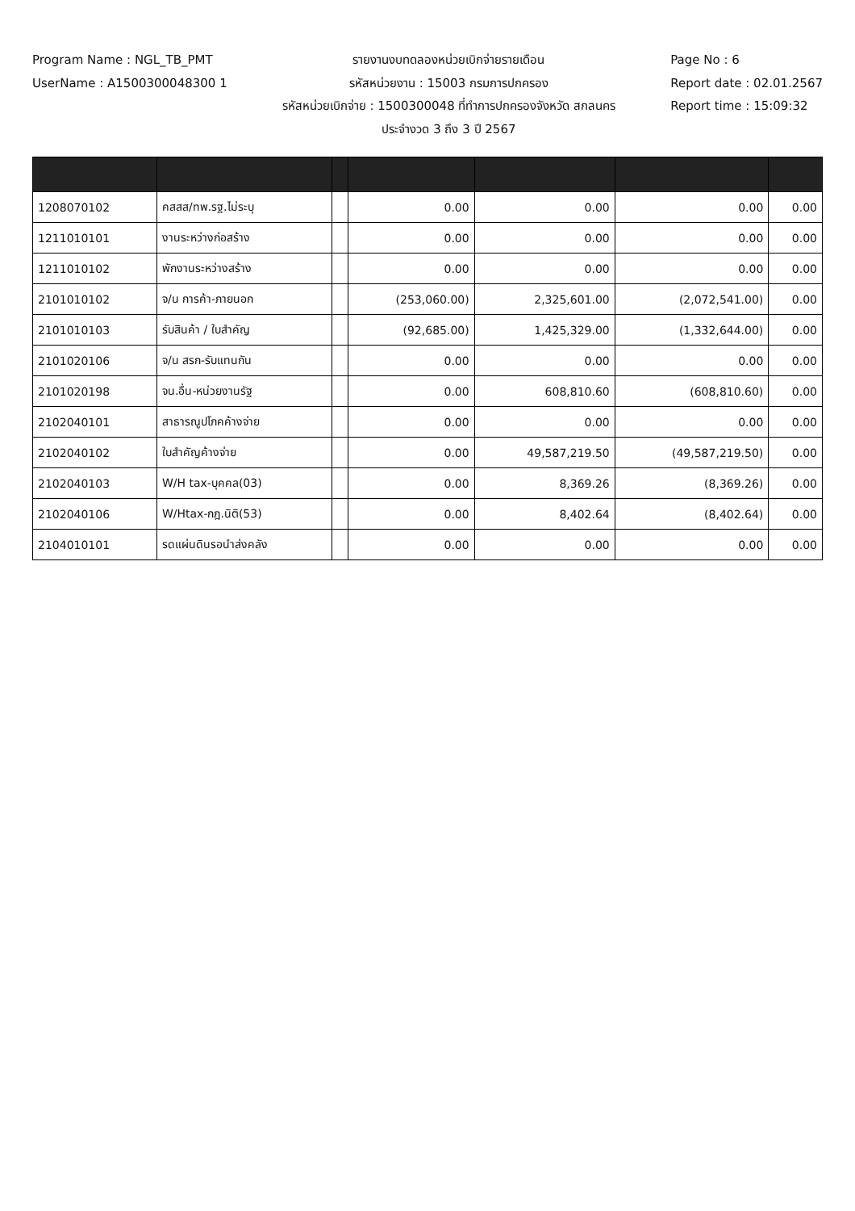Program Name : NGL_TB_PMT
UserName : A1500300048300 1
รายงานงบทดลองหน่วยเบิกจ่ายรายเดือน
รหัสหน่วยงาน : 15003 กรมการปกครอง
รหัสหน่วยเบิกจ่าย : 1500300048 ที่ทำการปกครองจังหวัด สกลนคร
ประจำงวด 3 ถึง 3 ปี 2567
Page No : 6
Report date : 02.01.2567
Report time : 15:09:32
| 1208070102 | คสสส/ทพ.รฐ.ไม่ระบุ | | 0.00 | 0.00 | 0.00 | 0.00 |
| 1211010101 | งานระหว่างก่อสร้าง | | 0.00 | 0.00 | 0.00 | 0.00 |
| 1211010102 | พักงานระหว่างสร้าง | | 0.00 | 0.00 | 0.00 | 0.00 |
| 2101010102 | จ/น การค้า-ภายนอก | | (253,060.00) | 2,325,601.00 | (2,072,541.00) | 0.00 |
| 2101010103 | รับสินค้า / ใบสำคัญ | | (92,685.00) | 1,425,329.00 | (1,332,644.00) | 0.00 |
| 2101020106 | จ/น สรก-รับแทนกัน | | 0.00 | 0.00 | 0.00 | 0.00 |
| 2101020198 | จน.อื่น-หน่วยงานรัฐ | | 0.00 | 608,810.60 | (608,810.60) | 0.00 |
| 2102040101 | สาธารณูปโภคค้างจ่าย | | 0.00 | 0.00 | 0.00 | 0.00 |
| 2102040102 | ใบสำคัญค้างจ่าย | | 0.00 | 49,587,219.50 | (49,587,219.50) | 0.00 |
| 2102040103 | W/H tax-บุคคล(03) | | 0.00 | 8,369.26 | (8,369.26) | 0.00 |
| 2102040106 | W/Htax-กฎ.นิติ(53) | | 0.00 | 8,402.64 | (8,402.64) | 0.00 |
| 2104010101 | รดแผ่นดินรอนำส่งคลัง | | 0.00 | 0.00 | 0.00 | 0.00 |